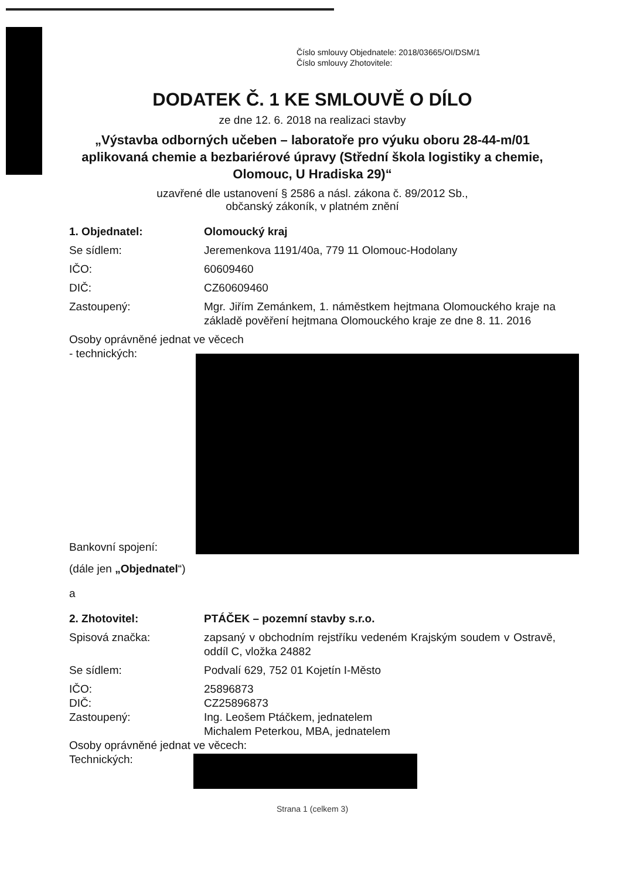Číslo smlouvy Objednatele: 2018/03665/OI/DSM/1
Číslo smlouvy Zhotovitele:
DODATEK Č. 1 KE SMLOUVĚ O DÍLO
ze dne 12. 6. 2018 na realizaci stavby
„Výstavba odborných učeben – laboratoře pro výuku oboru 28-44-m/01 aplikovaná chemie a bezbariérové úpravy (Střední škola logistiky a chemie, Olomouc, U Hradiska 29)“
uzavřené dle ustanovení § 2586 a násl. zákona č. 89/2012 Sb.,
občanský zákoník, v platném znění
1. Objednatel: Olomoucký kraj
Se sídlem: Jeremenkova 1191/40a, 779 11 Olomouc-Hodolany
IČO: 60609460
DIČ: CZ60609460
Zastoupený: Mgr. Jiřím Zemánkem, 1. náměstkem hejtmana Olomouckého kraje na základě pověření hejtmana Olomouckého kraje ze dne 8. 11. 2016
Osoby oprávněné jednat ve věcech
- technických:
Bankovní spojení:
(dále jen „Objednatel“)
a
2. Zhotovitel: PTÁČEK – pozemní stavby s.r.o.
Spisová značka: zapsaný v obchodním rejstříku vedeném Krajským soudem v Ostravě, oddíl C, vložka 24882
Se sídlem: Podvalí 629, 752 01 Kojetín I-Město
IČO: 25896873
DIČ: CZ25896873
Zastoupený: Ing. Leošem Ptáčkem, jednatelem
Michalem Peterkou, MBA, jednatelem
Osoby oprávněné jednat ve věcech:
Technických:
Strana 1 (celkem 3)